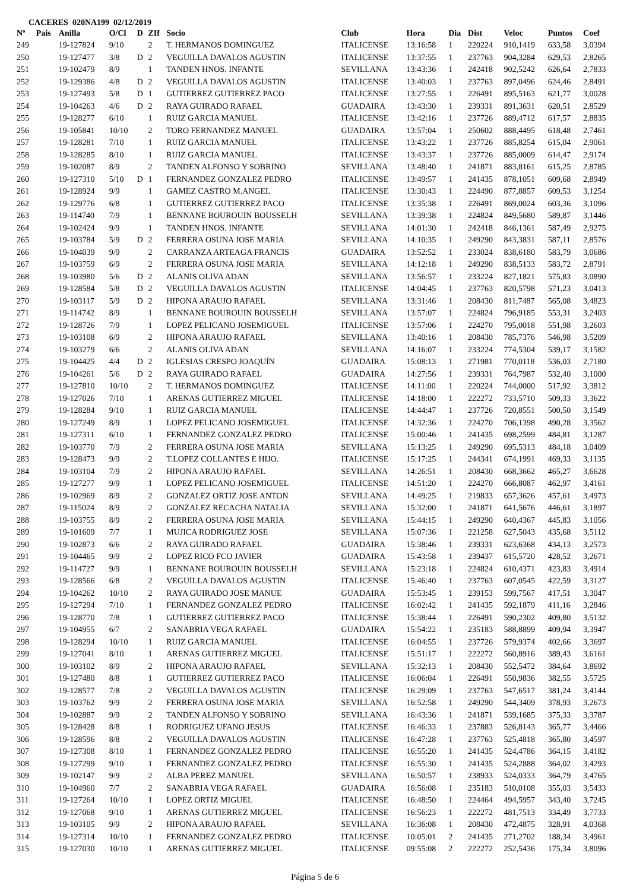CACERES 020NA199 02/12/2019
| Nº | Pais | Anilla | O/Cl | D | ZIf | Socio | Club | Hora | Dia | Dist | Veloc | Puntos | Coef |
| --- | --- | --- | --- | --- | --- | --- | --- | --- | --- | --- | --- | --- | --- |
| 249 | | 19-127824 | 9/10 | | 2 | T. HERMANOS DOMINGUEZ | ITALICENSE | 13:16:58 | 1 | 220224 | 910,1419 | 633,58 | 3,0394 |
| 250 | | 19-127477 | 3/8 | D | 2 | VEGUILLA DAVALOS AGUSTIN | ITALICENSE | 13:37:55 | 1 | 237763 | 904,3284 | 629,53 | 2,8265 |
| 251 | | 19-102479 | 8/9 | | 1 | TANDEN HNOS. INFANTE | SEVILLANA | 13:43:36 | 1 | 242418 | 902,5242 | 626,64 | 2,7833 |
| 252 | | 19-129386 | 4/8 | D | 2 | VEGUILLA DAVALOS AGUSTIN | ITALICENSE | 13:40:03 | 1 | 237763 | 897,0496 | 624,46 | 2,8491 |
| 253 | | 19-127493 | 5/8 | D | 1 | GUTIERREZ GUTIERREZ PACO | ITALICENSE | 13:27:55 | 1 | 226491 | 895,5163 | 621,77 | 3,0028 |
| 254 | | 19-104263 | 4/6 | D | 2 | RAYA GUIRADO RAFAEL | GUADAIRA | 13:43:30 | 1 | 239331 | 891,3631 | 620,51 | 2,8529 |
| 255 | | 19-128277 | 6/10 | | 1 | RUIZ GARCIA MANUEL | ITALICENSE | 13:42:16 | 1 | 237726 | 889,4712 | 617,57 | 2,8835 |
| 256 | | 19-105841 | 10/10 | | 2 | TORO FERNANDEZ MANUEL | GUADAIRA | 13:57:04 | 1 | 250602 | 888,4495 | 618,48 | 2,7461 |
| 257 | | 19-128281 | 7/10 | | 1 | RUIZ GARCIA MANUEL | ITALICENSE | 13:43:22 | 1 | 237726 | 885,8254 | 615,04 | 2,9061 |
| 258 | | 19-128285 | 8/10 | | 1 | RUIZ GARCIA MANUEL | ITALICENSE | 13:43:37 | 1 | 237726 | 885,0009 | 614,47 | 2,9174 |
| 259 | | 19-102087 | 8/9 | | 2 | TANDEN ALFONSO Y SOBRINO | SEVILLANA | 13:48:40 | 1 | 241871 | 883,8161 | 615,25 | 2,8785 |
| 260 | | 19-127310 | 5/10 | D | 1 | FERNANDEZ GONZALEZ PEDRO | ITALICENSE | 13:49:57 | 1 | 241435 | 878,1051 | 609,68 | 2,8949 |
| 261 | | 19-128924 | 9/9 | | 1 | GAMEZ CASTRO M.ANGEL | ITALICENSE | 13:30:43 | 1 | 224490 | 877,8857 | 609,53 | 3,1254 |
| 262 | | 19-129776 | 6/8 | | 1 | GUTIERREZ GUTIERREZ PACO | ITALICENSE | 13:35:38 | 1 | 226491 | 869,0024 | 603,36 | 3,1096 |
| 263 | | 19-114740 | 7/9 | | 1 | BENNANE BOUROUIN BOUSSELH | SEVILLANA | 13:39:38 | 1 | 224824 | 849,5680 | 589,87 | 3,1446 |
| 264 | | 19-102424 | 9/9 | | 1 | TANDEN HNOS. INFANTE | SEVILLANA | 14:01:30 | 1 | 242418 | 846,1361 | 587,49 | 2,9275 |
| 265 | | 19-103784 | 5/9 | D | 2 | FERRERA OSUNA JOSE MARIA | SEVILLANA | 14:10:35 | 1 | 249290 | 843,3831 | 587,11 | 2,8576 |
| 266 | | 19-104039 | 9/9 | | 2 | CARRANZA ARTEAGA FRANCIS | GUADAIRA | 13:52:52 | 1 | 233024 | 838,6180 | 583,79 | 3,0686 |
| 267 | | 19-103759 | 6/9 | | 2 | FERRERA OSUNA JOSE MARIA | SEVILLANA | 14:12:18 | 1 | 249290 | 838,5133 | 583,72 | 2,8791 |
| 268 | | 19-103980 | 5/6 | D | 2 | ALANIS OLIVA ADAN | SEVILLANA | 13:56:57 | 1 | 233224 | 827,1821 | 575,83 | 3,0890 |
| 269 | | 19-128584 | 5/8 | D | 2 | VEGUILLA DAVALOS AGUSTIN | ITALICENSE | 14:04:45 | 1 | 237763 | 820,5798 | 571,23 | 3,0413 |
| 270 | | 19-103117 | 5/9 | D | 2 | HIPONA ARAUJO RAFAEL | SEVILLANA | 13:31:46 | 1 | 208430 | 811,7487 | 565,08 | 3,4823 |
| 271 | | 19-114742 | 8/9 | | 1 | BENNANE BOUROUIN BOUSSELH | SEVILLANA | 13:57:07 | 1 | 224824 | 796,9185 | 553,31 | 3,2403 |
| 272 | | 19-128726 | 7/9 | | 1 | LOPEZ PELICANO JOSEMIGUEL | ITALICENSE | 13:57:06 | 1 | 224270 | 795,0018 | 551,98 | 3,2603 |
| 273 | | 19-103108 | 6/9 | | 2 | HIPONA ARAUJO RAFAEL | SEVILLANA | 13:40:16 | 1 | 208430 | 785,7376 | 546,98 | 3,5209 |
| 274 | | 19-103279 | 6/6 | | 2 | ALANIS OLIVA ADAN | SEVILLANA | 14:16:07 | 1 | 233224 | 774,5304 | 539,17 | 3,1582 |
| 275 | | 19-104425 | 4/4 | D | 2 | IGLESIAS CRESPO JOAQUÍN | GUADAIRA | 15:08:13 | 1 | 271981 | 770,0118 | 536,03 | 2,7180 |
| 276 | | 19-104261 | 5/6 | D | 2 | RAYA GUIRADO RAFAEL | GUADAIRA | 14:27:56 | 1 | 239331 | 764,7987 | 532,40 | 3,1000 |
| 277 | | 19-127810 | 10/10 | | 2 | T. HERMANOS DOMINGUEZ | ITALICENSE | 14:11:00 | 1 | 220224 | 744,0000 | 517,92 | 3,3812 |
| 278 | | 19-127026 | 7/10 | | 1 | ARENAS GUTIERREZ MIGUEL | ITALICENSE | 14:18:00 | 1 | 222272 | 733,5710 | 509,33 | 3,3622 |
| 279 | | 19-128284 | 9/10 | | 1 | RUIZ GARCIA MANUEL | ITALICENSE | 14:44:47 | 1 | 237726 | 720,8551 | 500,50 | 3,1549 |
| 280 | | 19-127249 | 8/9 | | 1 | LOPEZ PELICANO JOSEMIGUEL | ITALICENSE | 14:32:36 | 1 | 224270 | 706,1398 | 490,28 | 3,3562 |
| 281 | | 19-127311 | 6/10 | | 1 | FERNANDEZ GONZALEZ PEDRO | ITALICENSE | 15:00:46 | 1 | 241435 | 698,2599 | 484,81 | 3,1287 |
| 282 | | 19-103770 | 7/9 | | 2 | FERRERA OSUNA JOSE MARIA | SEVILLANA | 15:13:25 | 1 | 249290 | 695,5313 | 484,18 | 3,0409 |
| 283 | | 19-128473 | 9/9 | | 2 | T.LOPEZ COLLANTES E HIJO. | ITALICENSE | 15:17:25 | 1 | 244341 | 674,1991 | 469,33 | 3,1135 |
| 284 | | 19-103104 | 7/9 | | 2 | HIPONA ARAUJO RAFAEL | SEVILLANA | 14:26:51 | 1 | 208430 | 668,3662 | 465,27 | 3,6628 |
| 285 | | 19-127277 | 9/9 | | 1 | LOPEZ PELICANO JOSEMIGUEL | ITALICENSE | 14:51:20 | 1 | 224270 | 666,8087 | 462,97 | 3,4161 |
| 286 | | 19-102969 | 8/9 | | 2 | GONZALEZ ORTIZ JOSE ANTON | SEVILLANA | 14:49:25 | 1 | 219833 | 657,3626 | 457,61 | 3,4973 |
| 287 | | 19-115024 | 8/9 | | 2 | GONZALEZ RECACHA NATALIA | SEVILLANA | 15:32:00 | 1 | 241871 | 641,5676 | 446,61 | 3,1897 |
| 288 | | 19-103755 | 8/9 | | 2 | FERRERA OSUNA JOSE MARIA | SEVILLANA | 15:44:15 | 1 | 249290 | 640,4367 | 445,83 | 3,1056 |
| 289 | | 19-101609 | 7/7 | | 1 | MUJICA RODRIGUEZ JOSE | SEVILLANA | 15:07:36 | 1 | 221258 | 627,5043 | 435,68 | 3,5112 |
| 290 | | 19-102873 | 6/6 | | 2 | RAYA GUIRADO RAFAEL | GUADAIRA | 15:38:46 | 1 | 239331 | 623,6368 | 434,13 | 3,2573 |
| 291 | | 19-104465 | 9/9 | | 2 | LOPEZ RICO FCO JAVIER | GUADAIRA | 15:43:58 | 1 | 239437 | 615,5720 | 428,52 | 3,2671 |
| 292 | | 19-114727 | 9/9 | | 1 | BENNANE BOUROUIN BOUSSELH | SEVILLANA | 15:23:18 | 1 | 224824 | 610,4371 | 423,83 | 3,4914 |
| 293 | | 19-128566 | 6/8 | | 2 | VEGUILLA DAVALOS AGUSTIN | ITALICENSE | 15:46:40 | 1 | 237763 | 607,0545 | 422,59 | 3,3127 |
| 294 | | 19-104262 | 10/10 | | 2 | RAYA GUIRADO JOSE MANUE | GUADAIRA | 15:53:45 | 1 | 239153 | 599,7567 | 417,51 | 3,3047 |
| 295 | | 19-127294 | 7/10 | | 1 | FERNANDEZ GONZALEZ PEDRO | ITALICENSE | 16:02:42 | 1 | 241435 | 592,1879 | 411,16 | 3,2846 |
| 296 | | 19-128770 | 7/8 | | 1 | GUTIERREZ GUTIERREZ PACO | ITALICENSE | 15:38:44 | 1 | 226491 | 590,2302 | 409,80 | 3,5132 |
| 297 | | 19-104955 | 6/7 | | 2 | SANABRIA VEGA RAFAEL | GUADAIRA | 15:54:22 | 1 | 235183 | 588,8899 | 409,94 | 3,3947 |
| 298 | | 19-128294 | 10/10 | | 1 | RUIZ GARCIA MANUEL | ITALICENSE | 16:04:55 | 1 | 237726 | 579,9374 | 402,66 | 3,3697 |
| 299 | | 19-127041 | 8/10 | | 1 | ARENAS GUTIERREZ MIGUEL | ITALICENSE | 15:51:17 | 1 | 222272 | 560,8916 | 389,43 | 3,6161 |
| 300 | | 19-103102 | 8/9 | | 2 | HIPONA ARAUJO RAFAEL | SEVILLANA | 15:32:13 | 1 | 208430 | 552,5472 | 384,64 | 3,8692 |
| 301 | | 19-127480 | 8/8 | | 1 | GUTIERREZ GUTIERREZ PACO | ITALICENSE | 16:06:04 | 1 | 226491 | 550,9836 | 382,55 | 3,5725 |
| 302 | | 19-128577 | 7/8 | | 2 | VEGUILLA DAVALOS AGUSTIN | ITALICENSE | 16:29:09 | 1 | 237763 | 547,6517 | 381,24 | 3,4144 |
| 303 | | 19-103762 | 9/9 | | 2 | FERRERA OSUNA JOSE MARIA | SEVILLANA | 16:52:58 | 1 | 249290 | 544,3409 | 378,93 | 3,2673 |
| 304 | | 19-102887 | 9/9 | | 2 | TANDEN ALFONSO Y SOBRINO | SEVILLANA | 16:43:36 | 1 | 241871 | 539,1685 | 375,33 | 3,3787 |
| 305 | | 19-128428 | 8/8 | | 1 | RODRIGUEZ UFANO JESUS | ITALICENSE | 16:46:33 | 1 | 237883 | 526,8143 | 365,77 | 3,4466 |
| 306 | | 19-128596 | 8/8 | | 2 | VEGUILLA DAVALOS AGUSTIN | ITALICENSE | 16:47:28 | 1 | 237763 | 525,4818 | 365,80 | 3,4597 |
| 307 | | 19-127308 | 8/10 | | 1 | FERNANDEZ GONZALEZ PEDRO | ITALICENSE | 16:55:20 | 1 | 241435 | 524,4786 | 364,15 | 3,4182 |
| 308 | | 19-127299 | 9/10 | | 1 | FERNANDEZ GONZALEZ PEDRO | ITALICENSE | 16:55:30 | 1 | 241435 | 524,2888 | 364,02 | 3,4293 |
| 309 | | 19-102147 | 9/9 | | 2 | ALBA PEREZ MANUEL | SEVILLANA | 16:50:57 | 1 | 238933 | 524,0333 | 364,79 | 3,4765 |
| 310 | | 19-104960 | 7/7 | | 2 | SANABRIA VEGA RAFAEL | GUADAIRA | 16:56:08 | 1 | 235183 | 510,0108 | 355,03 | 3,5433 |
| 311 | | 19-127264 | 10/10 | | 1 | LOPEZ ORTIZ MIGUEL | ITALICENSE | 16:48:50 | 1 | 224464 | 494,5957 | 343,40 | 3,7245 |
| 312 | | 19-127068 | 9/10 | | 1 | ARENAS GUTIERREZ MIGUEL | ITALICENSE | 16:56:23 | 1 | 222272 | 481,7513 | 334,49 | 3,7733 |
| 313 | | 19-103105 | 9/9 | | 2 | HIPONA ARAUJO RAFAEL | SEVILLANA | 16:36:08 | 1 | 208430 | 472,4875 | 328,91 | 4,0368 |
| 314 | | 19-127314 | 10/10 | | 1 | FERNANDEZ GONZALEZ PEDRO | ITALICENSE | 10:05:01 | 2 | 241435 | 271,2702 | 188,34 | 3,4961 |
| 315 | | 19-127030 | 10/10 | | 1 | ARENAS GUTIERREZ MIGUEL | ITALICENSE | 09:55:08 | 2 | 222272 | 252,5436 | 175,34 | 3,8096 |
Página 5 de 6